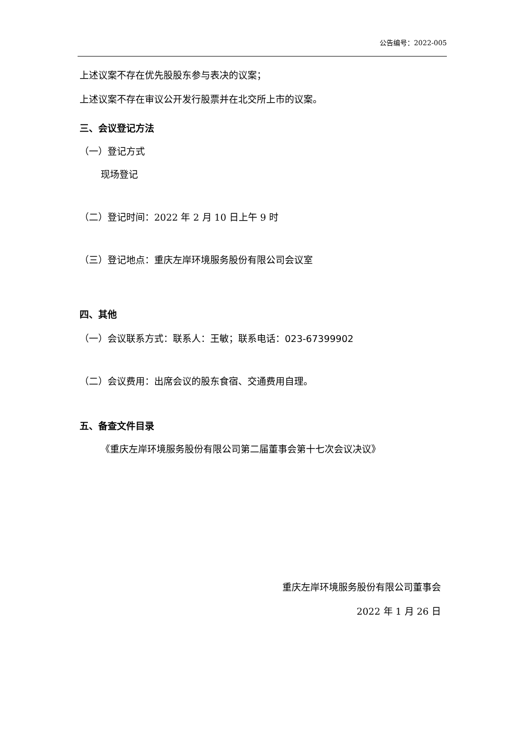公告编号：2022-005
上述议案不存在优先股股东参与表决的议案；
上述议案不存在审议公开发行股票并在北交所上市的议案。
三、会议登记方法
（一）登记方式
现场登记
（二）登记时间：2022 年 2 月 10 日上午 9 时
（三）登记地点：重庆左岸环境服务股份有限公司会议室
四、其他
（一）会议联系方式：联系人：王敏；联系电话：023-67399902
（二）会议费用：出席会议的股东食宿、交通费用自理。
五、备查文件目录
《重庆左岸环境服务股份有限公司第二届董事会第十七次会议决议》
重庆左岸环境服务股份有限公司董事会
2022 年 1 月 26 日